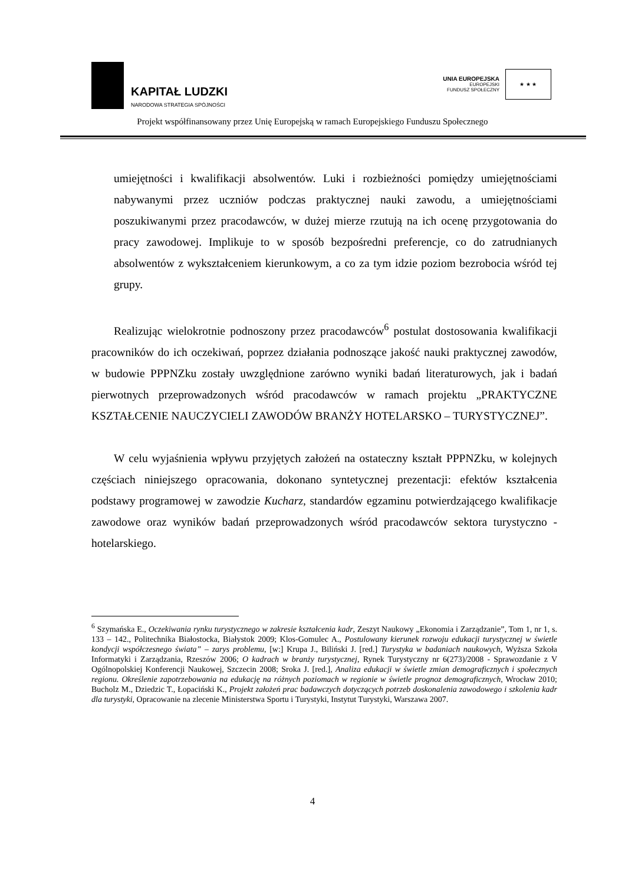KAPITAŁ LUDZKI
NARODOWA STRATEGIA SPÓJNOŚCI
UNIA EUROPEJSKA
EUROPEJSKI
FUNDUSZ SPOŁECZNY
★ ★ ★
Projekt współfinansowany przez Unię Europejską w ramach Europejskiego Funduszu Społecznego
umiejętności i kwalifikacji absolwentów. Luki i rozbieżności pomiędzy umiejętnościami nabywanymi przez uczniów podczas praktycznej nauki zawodu, a umiejętnościami poszukiwanymi przez pracodawców, w dużej mierze rzutują na ich ocenę przygotowania do pracy zawodowej. Implikuje to w sposób bezpośredni preferencje, co do zatrudnianych absolwentów z wykształceniem kierunkowym, a co za tym idzie poziom bezrobocia wśród tej grupy.
Realizując wielokrotnie podnoszony przez pracodawców<sup>6</sup> postulat dostosowania kwalifikacji pracowników do ich oczekiwań, poprzez działania podnoszące jakość nauki praktycznej zawodów, w budowie PPPNZku zostały uwzględnione zarówno wyniki badań literaturowych, jak i badań pierwotnych przeprowadzonych wśród pracodawców w ramach projektu „PRAKTYCZNE KSZTAŁCENIE NAUCZYCIELI ZAWODÓW BRANŻY HOTELARSKO – TURYSTYCZNEJ”.
W celu wyjaśnienia wpływu przyjętych założeń na ostateczny kształt PPPNZku, w kolejnych częściach niniejszego opracowania, dokonano syntetycznej prezentacji: efektów kształcenia podstawy programowej w zawodzie Kucharz, standardów egzaminu potwierdzającego kwalifikacje zawodowe oraz wyników badań przeprowadzonych wśród pracodawców sektora turystyczno - hotelarskiego.
<sup>6</sup> Szymańska E., Oczekiwania rynku turystycznego w zakresie kształcenia kadr, Zeszyt Naukowy „Ekonomia i Zarządzanie”, Tom 1, nr 1, s. 133 – 142., Politechnika Białostocka, Białystok 2009; Klos-Gomulec A., Postulowany kierunek rozwoju edukacji turystycznej w świetle kondycji współczesnego świata” – zarys problemu, [w:] Krupa J., Biliński J. [red.] Turystyka w badaniach naukowych, Wyższa Szkoła Informatyki i Zarządzania, Rzeszów 2006; O kadrach w branży turystycznej, Rynek Turystyczny nr 6(273)/2008 - Sprawozdanie z V Ogólnopolskiej Konferencji Naukowej, Szczecin 2008; Sroka J. [red.], Analiza edukacji w świetle zmian demograficznych i społecznych regionu. Określenie zapotrzebowania na edukację na różnych poziomach w regionie w świetle prognoz demograficznych, Wrocław 2010; Bucholz M., Dziedzic T., Łopaciński K., Projekt założeń prac badawczych dotyczących potrzeb doskonalenia zawodowego i szkolenia kadr dla turystyki, Opracowanie na zlecenie Ministerstwa Sportu i Turystyki, Instytut Turystyki, Warszawa 2007.
4